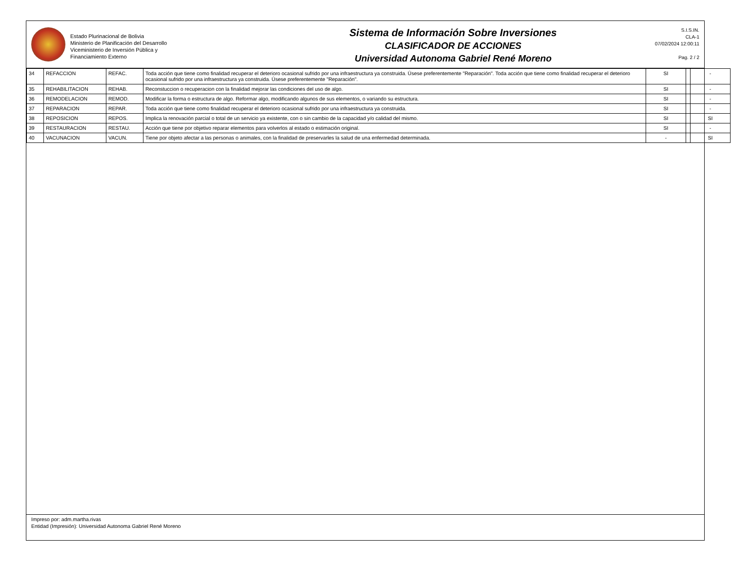Estado Plurinacional de Bolivia
Ministerio de Planificación del Desarrollo
Viceministerio de Inversión Pública y
Financiamiento Externo
Sistema de Información Sobre Inversiones
CLASIFICADOR DE ACCIONES
Universidad Autonoma Gabriel René Moreno
S.I.S.IN.
CLA-1
07/02/2024 12:00:11
Pag. 2 / 2
| 34 | REFACCION | REFAC. | Toda acción que tiene como finalidad recuperar el deterioro ocasional sufrido por una infraestructura ya construida. Úsese preferentemente "Reparación". Toda acción que tiene como finalidad recuperar el deterioro ocasional sufrido por una infraestructura ya construida. Úsese preferentemente "Reparación". | SI | | - |
| 35 | REHABILITACION | REHAB. | Reconstuccion o recuperacion con la finalidad mejorar las condiciones del uso de algo. | SI | | - |
| 36 | REMODELACION | REMOD. | Modificar la forma o estructura de algo. Reformar algo, modificando algunos de sus elementos, o variando su estructura. | SI | | - |
| 37 | REPARACION | REPAR. | Toda acción que tiene como finalidad recuperar el deterioro ocasional sufrido por una infraestructura ya construida. | SI | | - |
| 38 | REPOSICION | REPOS. | Implica la renovación parcial o total de un servicio ya existente, con o sin cambio de la capacidad y/o calidad del mismo. | SI | | SI |
| 39 | RESTAURACION | RESTAU. | Acción que tiene por objetivo reparar elementos para volverlos al estado o estimación original. | SI | | - |
| 40 | VACUNACION | VACUN. | Tiene por objeto afectar a las personas o animales, con la finalidad de preservarles la salud de una enfermedad determinada. | - | | SI |
Impreso por: adm.martha.rivas
Entidad (Impresión): Universidad Autonoma Gabriel René Moreno